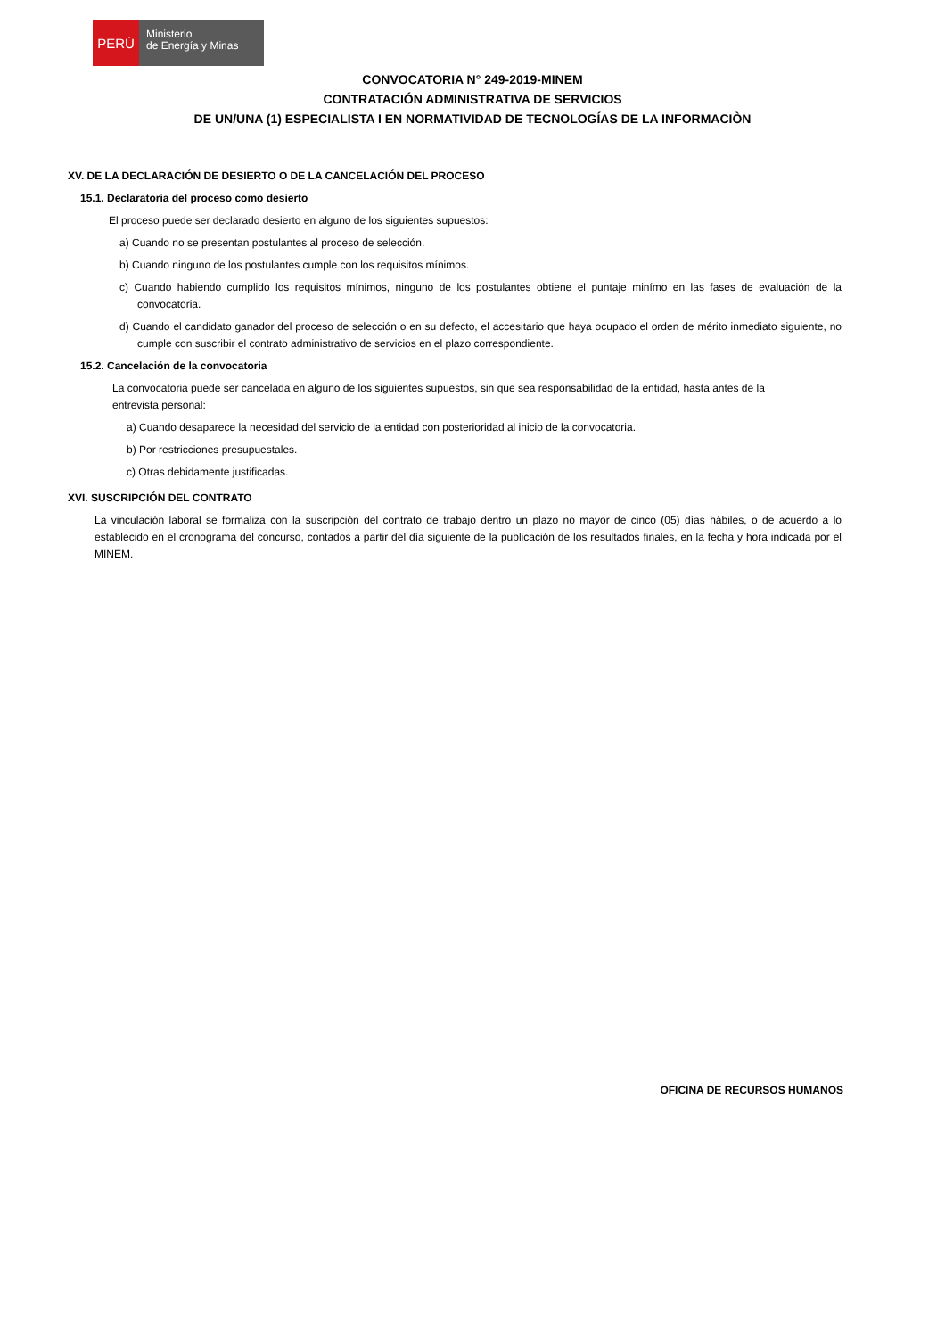PERÚ
Ministerio
de Energía y Minas
CONVOCATORIA N° 249-2019-MINEM
CONTRATACIÓN ADMINISTRATIVA DE SERVICIOS
DE UN/UNA (1) ESPECIALISTA I EN NORMATIVIDAD DE TECNOLOGÍAS DE LA INFORMACIÒN
XV. DE LA DECLARACIÓN DE DESIERTO O DE LA CANCELACIÓN DEL PROCESO
15.1. Declaratoria del proceso como desierto
El proceso puede ser declarado desierto en alguno de los siguientes supuestos:
a) Cuando no se presentan postulantes al proceso de selección.
b) Cuando ninguno de los postulantes cumple con los requisitos mínimos.
c) Cuando habiendo cumplido los requisitos mínimos, ninguno de los postulantes obtiene el puntaje minímo en las fases de evaluación de la convocatoria.
d) Cuando el candidato ganador del proceso de selección o en su defecto, el accesitario que haya ocupado el orden de mérito inmediato siguiente, no cumple con suscribir el contrato administrativo de servicios en el plazo correspondiente.
15.2. Cancelación de la convocatoria
La convocatoria puede ser cancelada en alguno de los siguientes supuestos, sin que sea responsabilidad de la entidad, hasta antes de la entrevista personal:
a) Cuando desaparece la necesidad del servicio de la entidad con posterioridad al inicio de la convocatoria.
b) Por restricciones presupuestales.
c) Otras debidamente justificadas.
XVI. SUSCRIPCIÓN DEL CONTRATO
La vinculación laboral se formaliza con la suscripción del contrato de trabajo dentro un plazo no mayor de cinco (05) días hábiles, o de acuerdo a lo establecido en el cronograma del concurso, contados a partir del día siguiente de la publicación de los resultados finales, en la fecha y hora indicada por el MINEM.
OFICINA DE RECURSOS HUMANOS